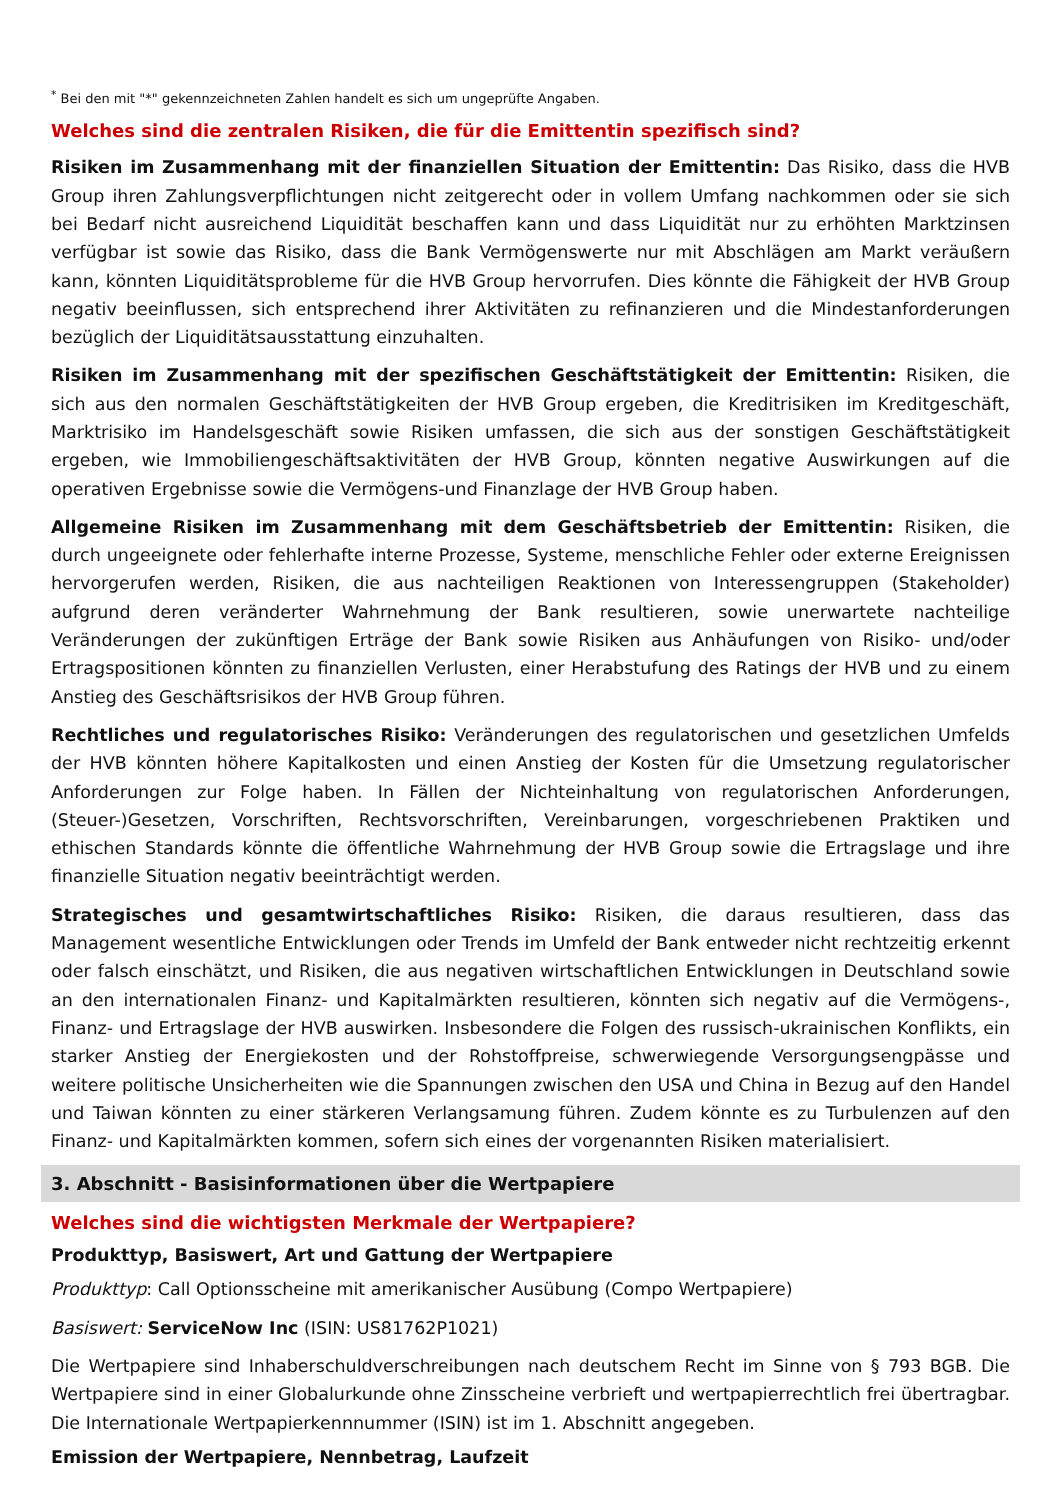<sup>*</sup> Bei den mit "*" gekennzeichneten Zahlen handelt es sich um ungeprüfte Angaben.
Welches sind die zentralen Risiken, die für die Emittentin spezifisch sind?
Risiken im Zusammenhang mit der finanziellen Situation der Emittentin: Das Risiko, dass die HVB Group ihren Zahlungsverpflichtungen nicht zeitgerecht oder in vollem Umfang nachkommen oder sie sich bei Bedarf nicht ausreichend Liquidität beschaffen kann und dass Liquidität nur zu erhöhten Marktzinsen verfügbar ist sowie das Risiko, dass die Bank Vermögenswerte nur mit Abschlägen am Markt veräußern kann, könnten Liquiditätsprobleme für die HVB Group hervorrufen. Dies könnte die Fähigkeit der HVB Group negativ beeinflussen, sich entsprechend ihrer Aktivitäten zu refinanzieren und die Mindestanforderungen bezüglich der Liquiditätsausstattung einzuhalten.
Risiken im Zusammenhang mit der spezifischen Geschäftstätigkeit der Emittentin: Risiken, die sich aus den normalen Geschäftstätigkeiten der HVB Group ergeben, die Kreditrisiken im Kreditgeschäft, Marktrisiko im Handelsgeschäft sowie Risiken umfassen, die sich aus der sonstigen Geschäftstätigkeit ergeben, wie Immobiliengeschäftsaktivitäten der HVB Group, könnten negative Auswirkungen auf die operativen Ergebnisse sowie die Vermögens-und Finanzlage der HVB Group haben.
Allgemeine Risiken im Zusammenhang mit dem Geschäftsbetrieb der Emittentin: Risiken, die durch ungeeignete oder fehlerhafte interne Prozesse, Systeme, menschliche Fehler oder externe Ereignissen hervorgerufen werden, Risiken, die aus nachteiligen Reaktionen von Interessengruppen (Stakeholder) aufgrund deren veränderter Wahrnehmung der Bank resultieren, sowie unerwartete nachteilige Veränderungen der zukünftigen Erträge der Bank sowie Risiken aus Anhäufungen von Risiko- und/oder Ertragspositionen könnten zu finanziellen Verlusten, einer Herabstufung des Ratings der HVB und zu einem Anstieg des Geschäftsrisikos der HVB Group führen.
Rechtliches und regulatorisches Risiko: Veränderungen des regulatorischen und gesetzlichen Umfelds der HVB könnten höhere Kapitalkosten und einen Anstieg der Kosten für die Umsetzung regulatorischer Anforderungen zur Folge haben. In Fällen der Nichteinhaltung von regulatorischen Anforderungen, (Steuer-)Gesetzen, Vorschriften, Rechtsvorschriften, Vereinbarungen, vorgeschriebenen Praktiken und ethischen Standards könnte die öffentliche Wahrnehmung der HVB Group sowie die Ertragslage und ihre finanzielle Situation negativ beeinträchtigt werden.
Strategisches und gesamtwirtschaftliches Risiko: Risiken, die daraus resultieren, dass das Management wesentliche Entwicklungen oder Trends im Umfeld der Bank entweder nicht rechtzeitig erkennt oder falsch einschätzt, und Risiken, die aus negativen wirtschaftlichen Entwicklungen in Deutschland sowie an den internationalen Finanz- und Kapitalmärkten resultieren, könnten sich negativ auf die Vermögens-, Finanz- und Ertragslage der HVB auswirken. Insbesondere die Folgen des russisch-ukrainischen Konflikts, ein starker Anstieg der Energiekosten und der Rohstoffpreise, schwerwiegende Versorgungsengpässe und weitere politische Unsicherheiten wie die Spannungen zwischen den USA und China in Bezug auf den Handel und Taiwan könnten zu einer stärkeren Verlangsamung führen. Zudem könnte es zu Turbulenzen auf den Finanz- und Kapitalmärkten kommen, sofern sich eines der vorgenannten Risiken materialisiert.
3. Abschnitt - Basisinformationen über die Wertpapiere
Welches sind die wichtigsten Merkmale der Wertpapiere?
Produkttyp, Basiswert, Art und Gattung der Wertpapiere
Produkttyp: Call Optionsscheine mit amerikanischer Ausübung (Compo Wertpapiere)
Basiswert: ServiceNow Inc (ISIN: US81762P1021)
Die Wertpapiere sind Inhaberschuldverschreibungen nach deutschem Recht im Sinne von § 793 BGB. Die Wertpapiere sind in einer Globalurkunde ohne Zinsscheine verbrieft und wertpapierrechtlich frei übertragbar. Die Internationale Wertpapierkennnummer (ISIN) ist im 1. Abschnitt angegeben.
Emission der Wertpapiere, Nennbetrag, Laufzeit